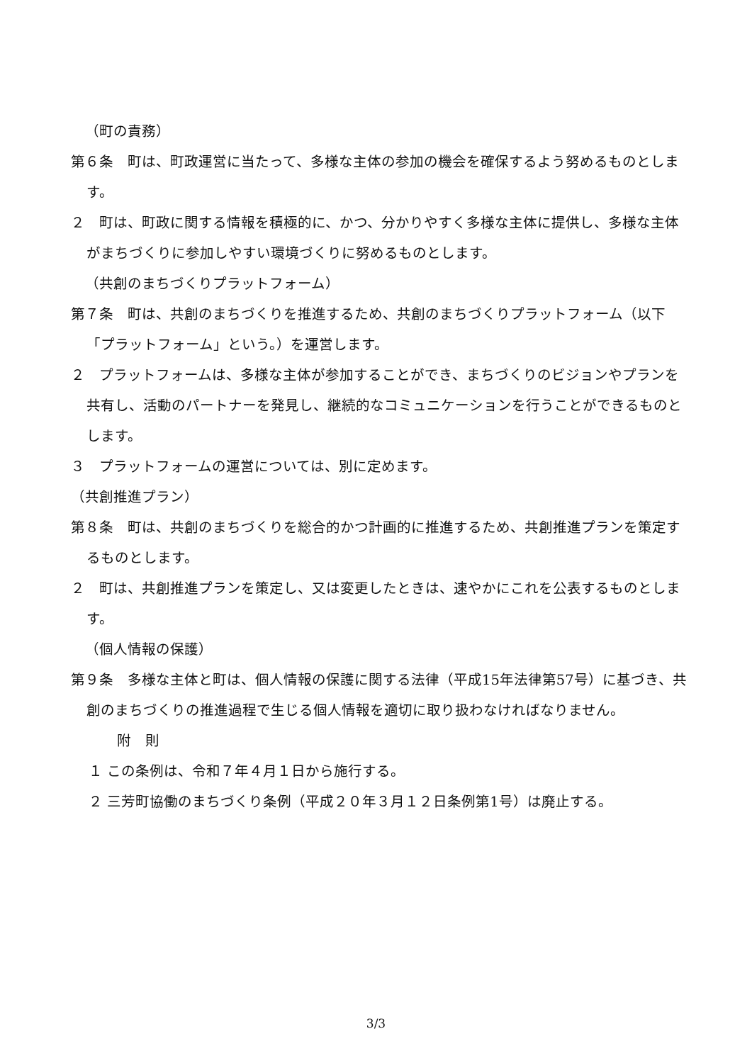（町の責務）
第６条　町は、町政運営に当たって、多様な主体の参加の機会を確保するよう努めるものとします。
２　町は、町政に関する情報を積極的に、かつ、分かりやすく多様な主体に提供し、多様な主体がまちづくりに参加しやすい環境づくりに努めるものとします。
（共創のまちづくりプラットフォーム）
第７条　町は、共創のまちづくりを推進するため、共創のまちづくりプラットフォーム（以下「プラットフォーム」という。）を運営します。
２　プラットフォームは、多様な主体が参加することができ、まちづくりのビジョンやプランを共有し、活動のパートナーを発見し、継続的なコミュニケーションを行うことができるものとします。
３　プラットフォームの運営については、別に定めます。
（共創推進プラン）
第８条　町は、共創のまちづくりを総合的かつ計画的に推進するため、共創推進プランを策定するものとします。
２　町は、共創推進プランを策定し、又は変更したときは、速やかにこれを公表するものとします。
（個人情報の保護）
第９条　多様な主体と町は、個人情報の保護に関する法律（平成15年法律第57号）に基づき、共創のまちづくりの推進過程で生じる個人情報を適切に取り扱わなければなりません。
附　則
１ この条例は、令和７年４月１日から施行する。
２ 三芳町協働のまちづくり条例（平成２０年３月１２日条例第1号）は廃止する。
3/3